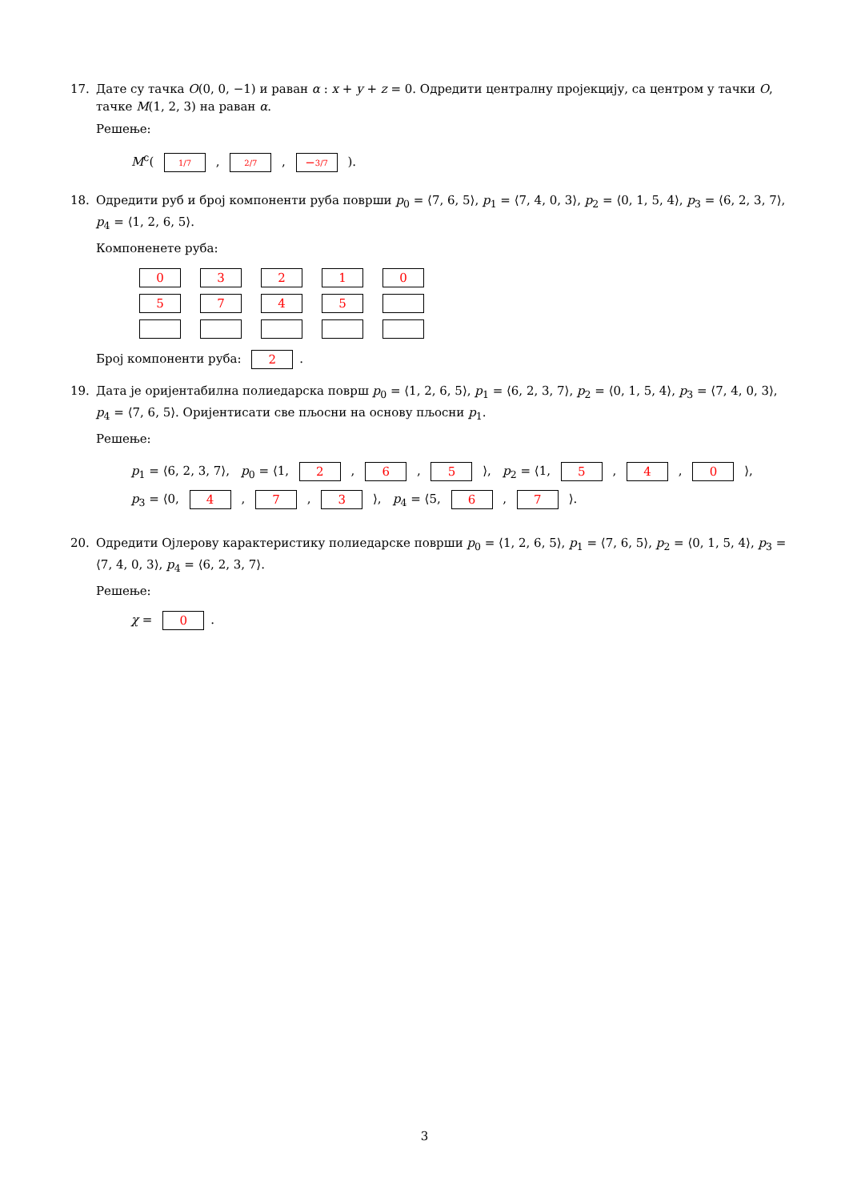17. Дате су тачка O(0, 0, −1) и раван α : x + y + z = 0. Одредити централну пројекцију, са центром у тачки O, тачке M(1, 2, 3) на раван α.
Решење:
M<sup>c</sup>( 1/7 , 2/7 , −3/7 ).
18. Одредити руб и број компоненти руба површи p<sub>0</sub> = ⟨7, 6, 5⟩, p<sub>1</sub> = ⟨7, 4, 0, 3⟩, p<sub>2</sub> = ⟨0, 1, 5, 4⟩, p<sub>3</sub> = ⟨6, 2, 3, 7⟩, p<sub>4</sub> = ⟨1, 2, 6, 5⟩.
Компоненете руба:
| 0 | 3 | 2 | 1 | 0 |
| 5 | 7 | 4 | 5 | |
Број компоненти руба: 2.
19. Дата је оријентабилна полиедарска површ p<sub>0</sub> = ⟨1, 2, 6, 5⟩, p<sub>1</sub> = ⟨6, 2, 3, 7⟩, p<sub>2</sub> = ⟨0, 1, 5, 4⟩, p<sub>3</sub> = ⟨7, 4, 0, 3⟩, p<sub>4</sub> = ⟨7, 6, 5⟩. Оријентисати све пљосни на основу пљосни p<sub>1</sub>.
Решење:
p<sub>1</sub> = ⟨6, 2, 3, 7⟩, p<sub>0</sub> = ⟨1, 2 , 6 , 5 ⟩, p<sub>2</sub> = ⟨1, 5 , 4 , 0 ⟩,
p<sub>3</sub> = ⟨0, 4 , 7 , 3 ⟩, p<sub>4</sub> = ⟨5, 6 , 7 ⟩.
20. Одредити Ојлерову карактеристику полиедарске површи p<sub>0</sub> = ⟨1, 2, 6, 5⟩, p<sub>1</sub> = ⟨7, 6, 5⟩, p<sub>2</sub> = ⟨0, 1, 5, 4⟩, p<sub>3</sub> = ⟨7, 4, 0, 3⟩, p<sub>4</sub> = ⟨6, 2, 3, 7⟩.
Решење:
χ = 0.
3